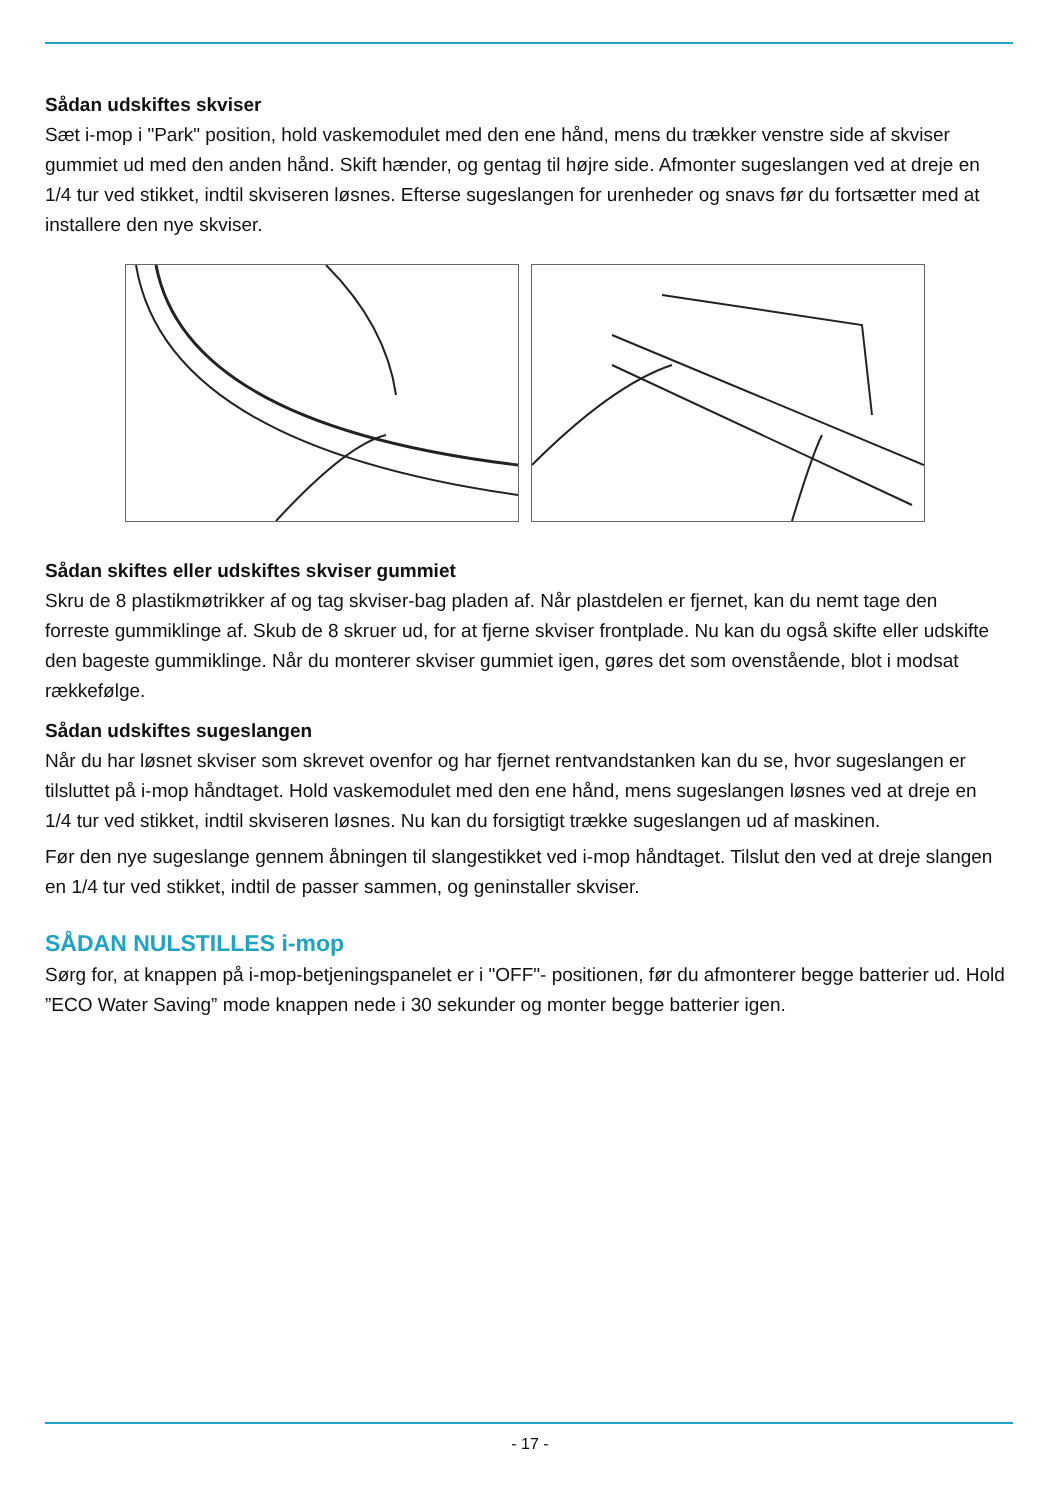Sådan udskiftes skviser
Sæt i-mop i "Park" position, hold vaskemodulet med den ene hånd, mens du trækker venstre side af skviser gummiet ud med den anden hånd. Skift hænder, og gentag til højre side. Afmonter sugeslangen ved at dreje en 1/4 tur ved stikket, indtil skviseren løsnes. Efterse sugeslangen for urenheder og snavs før du fortsætter med at installere den nye skviser.
Sådan skiftes eller udskiftes skviser gummiet
Skru de 8 plastikmøtrikker af og tag skviser-bag pladen af. Når plastdelen er fjernet, kan du nemt tage den forreste gummiklinge af. Skub de 8 skruer ud, for at fjerne skviser frontplade. Nu kan du også skifte eller udskifte den bageste gummiklinge. Når du monterer skviser gummiet igen, gøres det som ovenstående, blot i modsat rækkefølge.
Sådan udskiftes sugeslangen
Når du har løsnet skviser som skrevet ovenfor og har fjernet rentvandstanken kan du se, hvor sugeslangen er tilsluttet på i-mop håndtaget. Hold vaskemodulet med den ene hånd, mens sugeslangen løsnes ved at dreje en 1/4 tur ved stikket, indtil skviseren løsnes. Nu kan du forsigtigt trække sugeslangen ud af maskinen.
Før den nye sugeslange gennem åbningen til slangestikket ved i-mop håndtaget. Tilslut den ved at dreje slangen en 1/4 tur ved stikket, indtil de passer sammen, og geninstaller skviser.
SÅDAN NULSTILLES i-mop
Sørg for, at knappen på i-mop-betjeningspanelet er i "OFF"- positionen, før du afmonterer begge batterier ud. Hold ”ECO Water Saving” mode knappen nede i 30 sekunder og monter begge batterier igen.
- 17 -